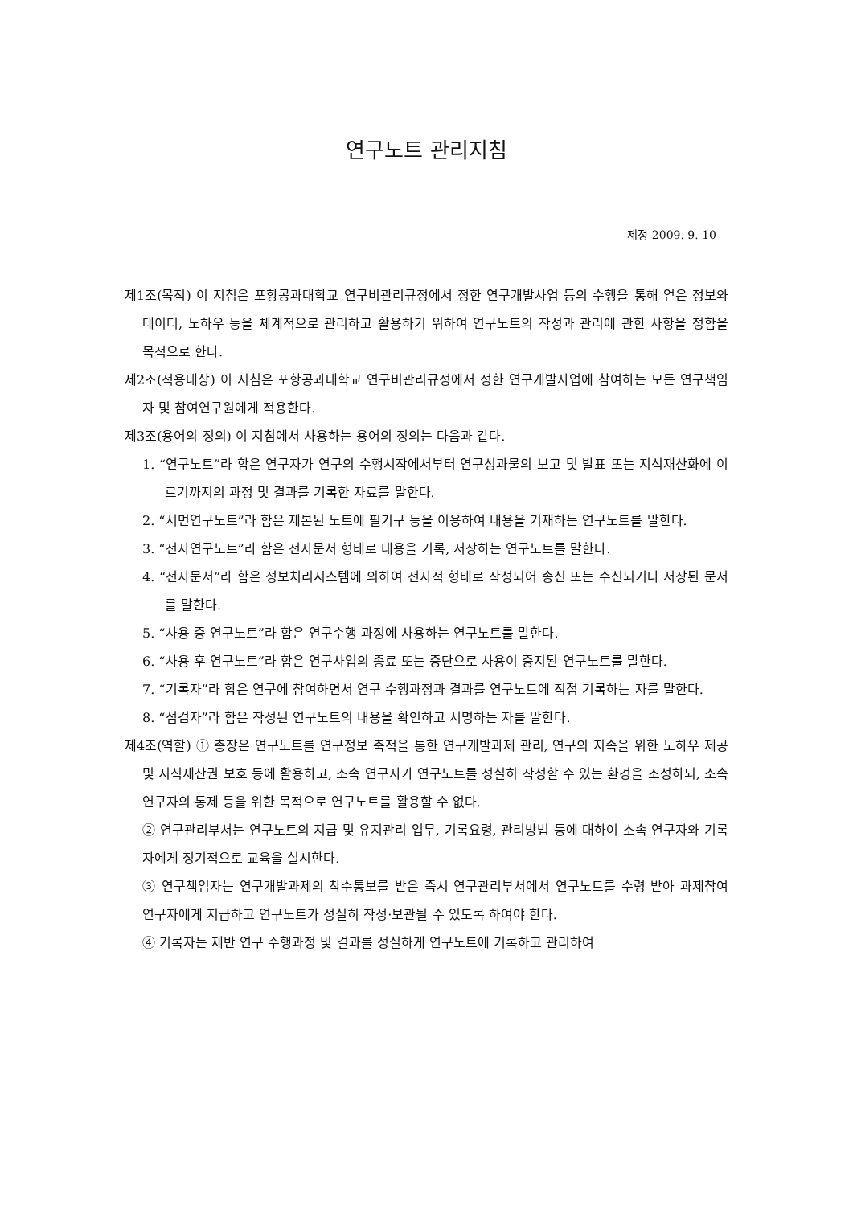연구노트 관리지침
제정 2009. 9. 10
제1조(목적) 이 지침은 포항공과대학교 연구비관리규정에서 정한 연구개발사업 등의 수행을 통해 얻은 정보와 데이터, 노하우 등을 체계적으로 관리하고 활용하기 위하여 연구노트의 작성과 관리에 관한 사항을 정함을 목적으로 한다.
제2조(적용대상) 이 지침은 포항공과대학교 연구비관리규정에서 정한 연구개발사업에 참여하는 모든 연구책임자 및 참여연구원에게 적용한다.
제3조(용어의 정의) 이 지침에서 사용하는 용어의 정의는 다음과 같다.
1. “연구노트”라 함은 연구자가 연구의 수행시작에서부터 연구성과물의 보고 및 발표 또는 지식재산화에 이르기까지의 과정 및 결과를 기록한 자료를 말한다.
2. “서면연구노트”라 함은 제본된 노트에 필기구 등을 이용하여 내용을 기재하는 연구노트를 말한다.
3. “전자연구노트”라 함은 전자문서 형태로 내용을 기록, 저장하는 연구노트를 말한다.
4. “전자문서”라 함은 정보처리시스템에 의하여 전자적 형태로 작성되어 송신 또는 수신되거나 저장된 문서를 말한다.
5. “사용 중 연구노트”라 함은 연구수행 과정에 사용하는 연구노트를 말한다.
6. “사용 후 연구노트”라 함은 연구사업의 종료 또는 중단으로 사용이 중지된 연구노트를 말한다.
7. “기록자”라 함은 연구에 참여하면서 연구 수행과정과 결과를 연구노트에 직접 기록하는 자를 말한다.
8. “점검자”라 함은 작성된 연구노트의 내용을 확인하고 서명하는 자를 말한다.
제4조(역할) ① 총장은 연구노트를 연구정보 축적을 통한 연구개발과제 관리, 연구의 지속을 위한 노하우 제공 및 지식재산권 보호 등에 활용하고, 소속 연구자가 연구노트를 성실히 작성할 수 있는 환경을 조성하되, 소속 연구자의 통제 등을 위한 목적으로 연구노트를 활용할 수 없다.
② 연구관리부서는 연구노트의 지급 및 유지관리 업무, 기록요령, 관리방법 등에 대하여 소속 연구자와 기록자에게 정기적으로 교육을 실시한다.
③ 연구책임자는 연구개발과제의 착수통보를 받은 즉시 연구관리부서에서 연구노트를 수령 받아 과제참여 연구자에게 지급하고 연구노트가 성실히 작성·보관될 수 있도록 하여야 한다.
④ 기록자는 제반 연구 수행과정 및 결과를 성실하게 연구노트에 기록하고 관리하여